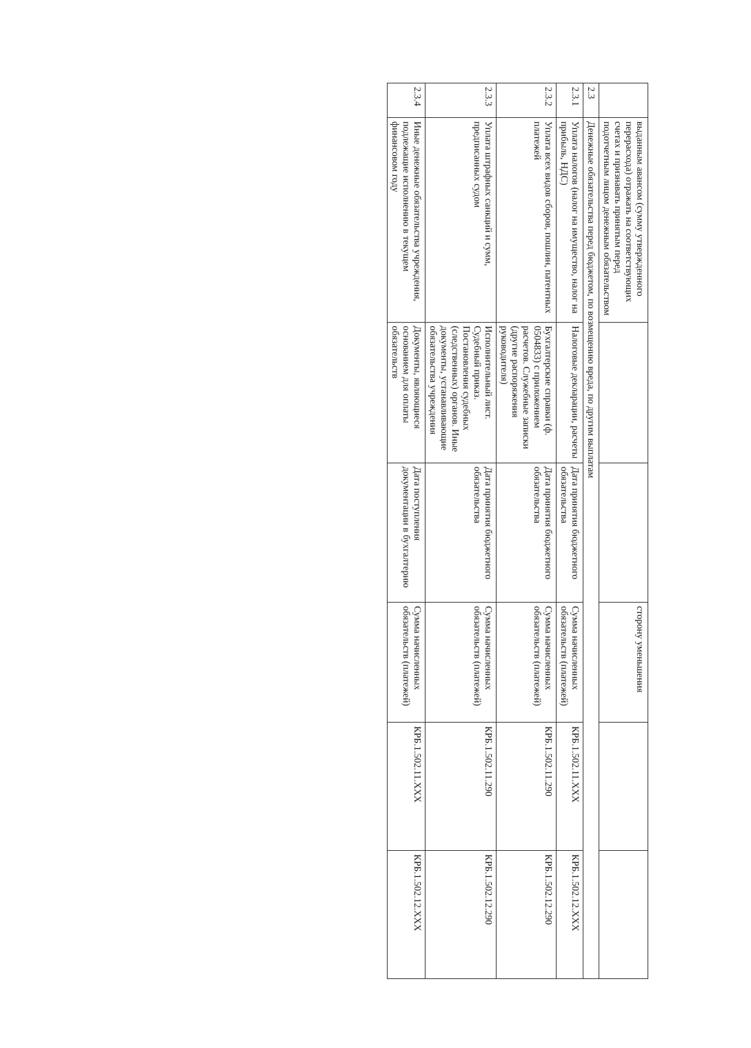| | выданным авансом (сумму утвержденного перерасхода) отражать на соответствующих счетах и признавать принятым перед подотчетным лицом денежным обязательством | | | сторону уменьшения | | |
| 2.3 | Денежные обязательства перед бюджетом, по возмещению вреда, по другим выплатам | | | | | |
| 2.3.1 | Уплата налогов (налог на имущество, налог на прибыль, НДС) | Налоговые декларации, расчеты | Дата принятия бюджетного обязательства | Сумма начисленных обязательств (платежей) | КРБ.1.502.11.XXX | КРБ.1.502.12.XXX |
| 2.3.2 | Уплата всех видов сборов, пошлин, патентных платежей | Бухгалтерские справки (ф. 0504833) с приложением расчетов. Служебные записки (другие распоряжения руководителя) | Дата принятия бюджетного обязательства | Сумма начисленных обязательств (платежей) | КРБ.1.502.11.290 | КРБ.1.502.12.290 |
| 2.3.3 | Уплата штрафных санкций и сумм, предписанных судом | Исполнительный лист. Судебный приказ. Постановления судебных (следственных) органов. Иные документы, устанавливающие обязательства учреждения | Дата принятия бюджетного обязательства | Сумма начисленных обязательств (платежей) | КРБ.1.502.11.290 | КРБ.1.502.12.290 |
| 2.3.4 | Иные денежные обязательства учреждения, подлежащие исполнению в текущем финансовом году | Документы, являющиеся основанием для оплаты обязательств | Дата поступления документации в бухгалтерию | Сумма начисленных обязательств (платежей) | КРБ.1.502.11.XXX | КРБ.1.502.12.XXX |